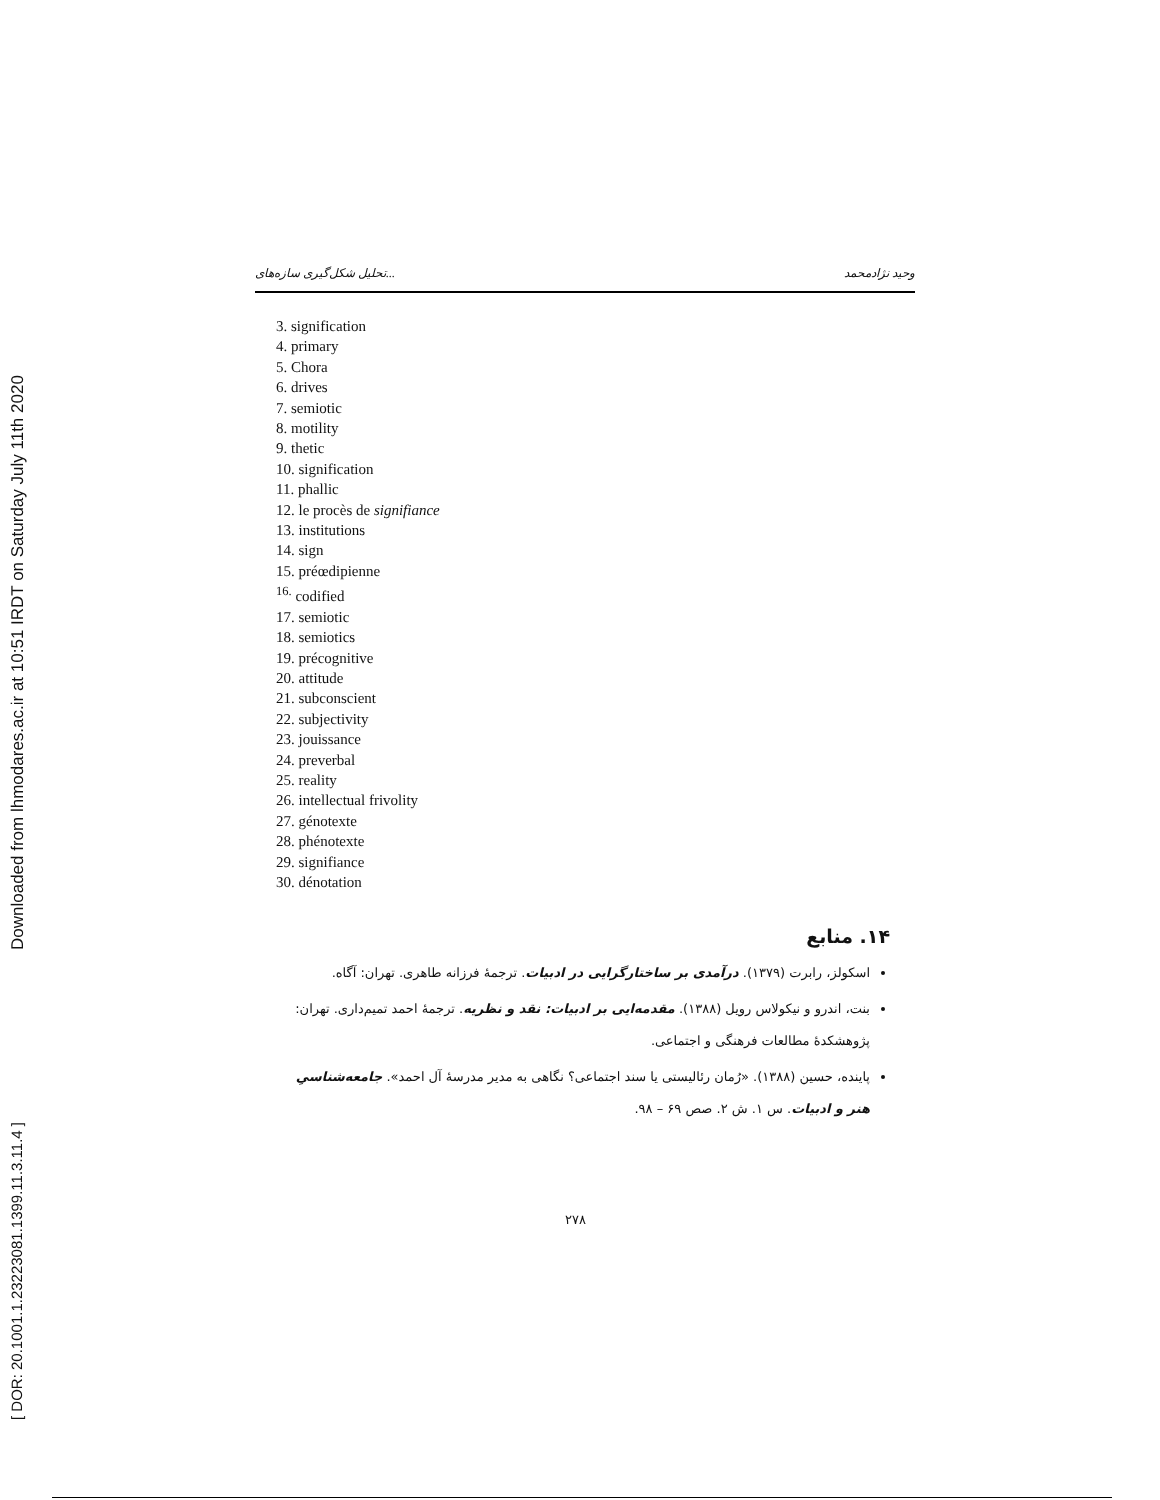[ DOR: 20.1001.1.23223081.1399.11.3.11.4 ]
Downloaded from lhmodares.ac.ir at 10:51 IRDT on Saturday July 11th 2020
تحلیل شکل‌گیری سازه‌های... وحید نژادمحمد
3. signification
4. primary
5. Chora
6. drives
7. semiotic
8. motility
9. thetic
10. signification
11. phallic
12. le procès de signifiance
13. institutions
14. sign
15. préœdipienne
<sup>16.</sup> codified
17. semiotic
18. semiotics
19. précognitive
20. attitude
21. subconscient
22. subjectivity
23. jouissance
24. preverbal
25. reality
26. intellectual frivolity
27. génotexte
28. phénotexte
29. signifiance
30. dénotation
۱۴. منابع
اسکولز، رابرت (۱۳۷۹). درآمدی بر ساختارگرایی در ادبیات. ترجمهٔ فرزانه طاهری. تهران: آگاه.
بنت، اندرو و نیکولاس رویل (۱۳۸۸). مقدمه‌ایی بر ادبیات: نقد و نظریه. ترجمهٔ احمد تمیم‌داری. تهران: پژوهشکدهٔ مطالعات فرهنگی و اجتماعی.
پاینده، حسین (۱۳۸۸). «رُمان رئالیستی یا سند اجتماعی؟ نگاهی به مدیر مدرسهٔ آل احمد». جامعه‌شناسیِ هنر و ادبیات. س ۱. ش ۲. صص ۶۹ – ۹۸.
۲۷۸